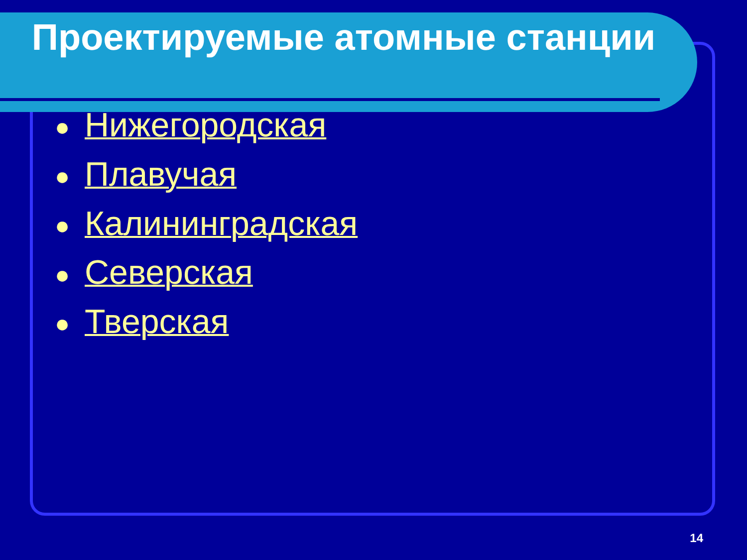Проектируемые атомные станции
● Нижегородская
● Плавучая
● Калининградская
● Северская
● Тверская
14